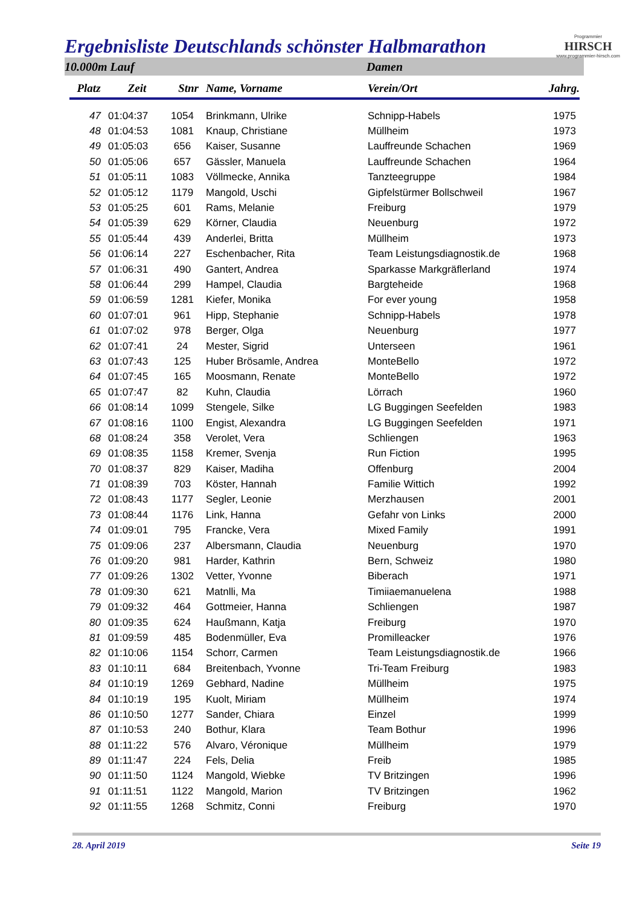Ergebnisliste Deutschlands schönster Halbmarathon
Programmier
HIRSCH
www.programmier-hirsch.com
10.000m Lauf Damen
| Platz | Zeit | Stnr | Name, Vorname | Verein/Ort | Jahrg. |
| --- | --- | --- | --- | --- | --- |
| 47 | 01:04:37 | 1054 | Brinkmann, Ulrike | Schnipp-Habels | 1975 |
| 48 | 01:04:53 | 1081 | Knaup, Christiane | Müllheim | 1973 |
| 49 | 01:05:03 | 656 | Kaiser, Susanne | Lauffreunde Schachen | 1969 |
| 50 | 01:05:06 | 657 | Gässler, Manuela | Lauffreunde Schachen | 1964 |
| 51 | 01:05:11 | 1083 | Völlmecke, Annika | Tanzteegruppe | 1984 |
| 52 | 01:05:12 | 1179 | Mangold, Uschi | Gipfelstürmer Bollschweil | 1967 |
| 53 | 01:05:25 | 601 | Rams, Melanie | Freiburg | 1979 |
| 54 | 01:05:39 | 629 | Körner, Claudia | Neuenburg | 1972 |
| 55 | 01:05:44 | 439 | Anderlei, Britta | Müllheim | 1973 |
| 56 | 01:06:14 | 227 | Eschenbacher, Rita | Team Leistungsdiagnostik.de | 1968 |
| 57 | 01:06:31 | 490 | Gantert, Andrea | Sparkasse Markgräflerland | 1974 |
| 58 | 01:06:44 | 299 | Hampel, Claudia | Bargteheide | 1968 |
| 59 | 01:06:59 | 1281 | Kiefer, Monika | For ever young | 1958 |
| 60 | 01:07:01 | 961 | Hipp, Stephanie | Schnipp-Habels | 1978 |
| 61 | 01:07:02 | 978 | Berger, Olga | Neuenburg | 1977 |
| 62 | 01:07:41 | 24 | Mester, Sigrid | Unterseen | 1961 |
| 63 | 01:07:43 | 125 | Huber Brösamle, Andrea | MonteBello | 1972 |
| 64 | 01:07:45 | 165 | Moosmann, Renate | MonteBello | 1972 |
| 65 | 01:07:47 | 82 | Kuhn, Claudia | Lörrach | 1960 |
| 66 | 01:08:14 | 1099 | Stengele, Silke | LG Buggingen Seefelden | 1983 |
| 67 | 01:08:16 | 1100 | Engist, Alexandra | LG Buggingen Seefelden | 1971 |
| 68 | 01:08:24 | 358 | Verolet, Vera | Schliengen | 1963 |
| 69 | 01:08:35 | 1158 | Kremer, Svenja | Run Fiction | 1995 |
| 70 | 01:08:37 | 829 | Kaiser, Madiha | Offenburg | 2004 |
| 71 | 01:08:39 | 703 | Köster, Hannah | Familie Wittich | 1992 |
| 72 | 01:08:43 | 1177 | Segler, Leonie | Merzhausen | 2001 |
| 73 | 01:08:44 | 1176 | Link, Hanna | Gefahr von Links | 2000 |
| 74 | 01:09:01 | 795 | Francke, Vera | Mixed Family | 1991 |
| 75 | 01:09:06 | 237 | Albersmann, Claudia | Neuenburg | 1970 |
| 76 | 01:09:20 | 981 | Harder, Kathrin | Bern, Schweiz | 1980 |
| 77 | 01:09:26 | 1302 | Vetter, Yvonne | Biberach | 1971 |
| 78 | 01:09:30 | 621 | Matnlli, Ma | Timiiaemanuelena | 1988 |
| 79 | 01:09:32 | 464 | Gottmeier, Hanna | Schliengen | 1987 |
| 80 | 01:09:35 | 624 | Haußmann, Katja | Freiburg | 1970 |
| 81 | 01:09:59 | 485 | Bodenmüller, Eva | Promilleacker | 1976 |
| 82 | 01:10:06 | 1154 | Schorr, Carmen | Team Leistungsdiagnostik.de | 1966 |
| 83 | 01:10:11 | 684 | Breitenbach, Yvonne | Tri-Team Freiburg | 1983 |
| 84 | 01:10:19 | 1269 | Gebhard, Nadine | Müllheim | 1975 |
| 84 | 01:10:19 | 195 | Kuolt, Miriam | Müllheim | 1974 |
| 86 | 01:10:50 | 1277 | Sander, Chiara | Einzel | 1999 |
| 87 | 01:10:53 | 240 | Bothur, Klara | Team Bothur | 1996 |
| 88 | 01:11:22 | 576 | Alvaro, Véronique | Müllheim | 1979 |
| 89 | 01:11:47 | 224 | Fels, Delia | Freib | 1985 |
| 90 | 01:11:50 | 1124 | Mangold, Wiebke | TV Britzingen | 1996 |
| 91 | 01:11:51 | 1122 | Mangold, Marion | TV Britzingen | 1962 |
| 92 | 01:11:55 | 1268 | Schmitz, Conni | Freiburg | 1970 |
28. April 2019 Seite 19